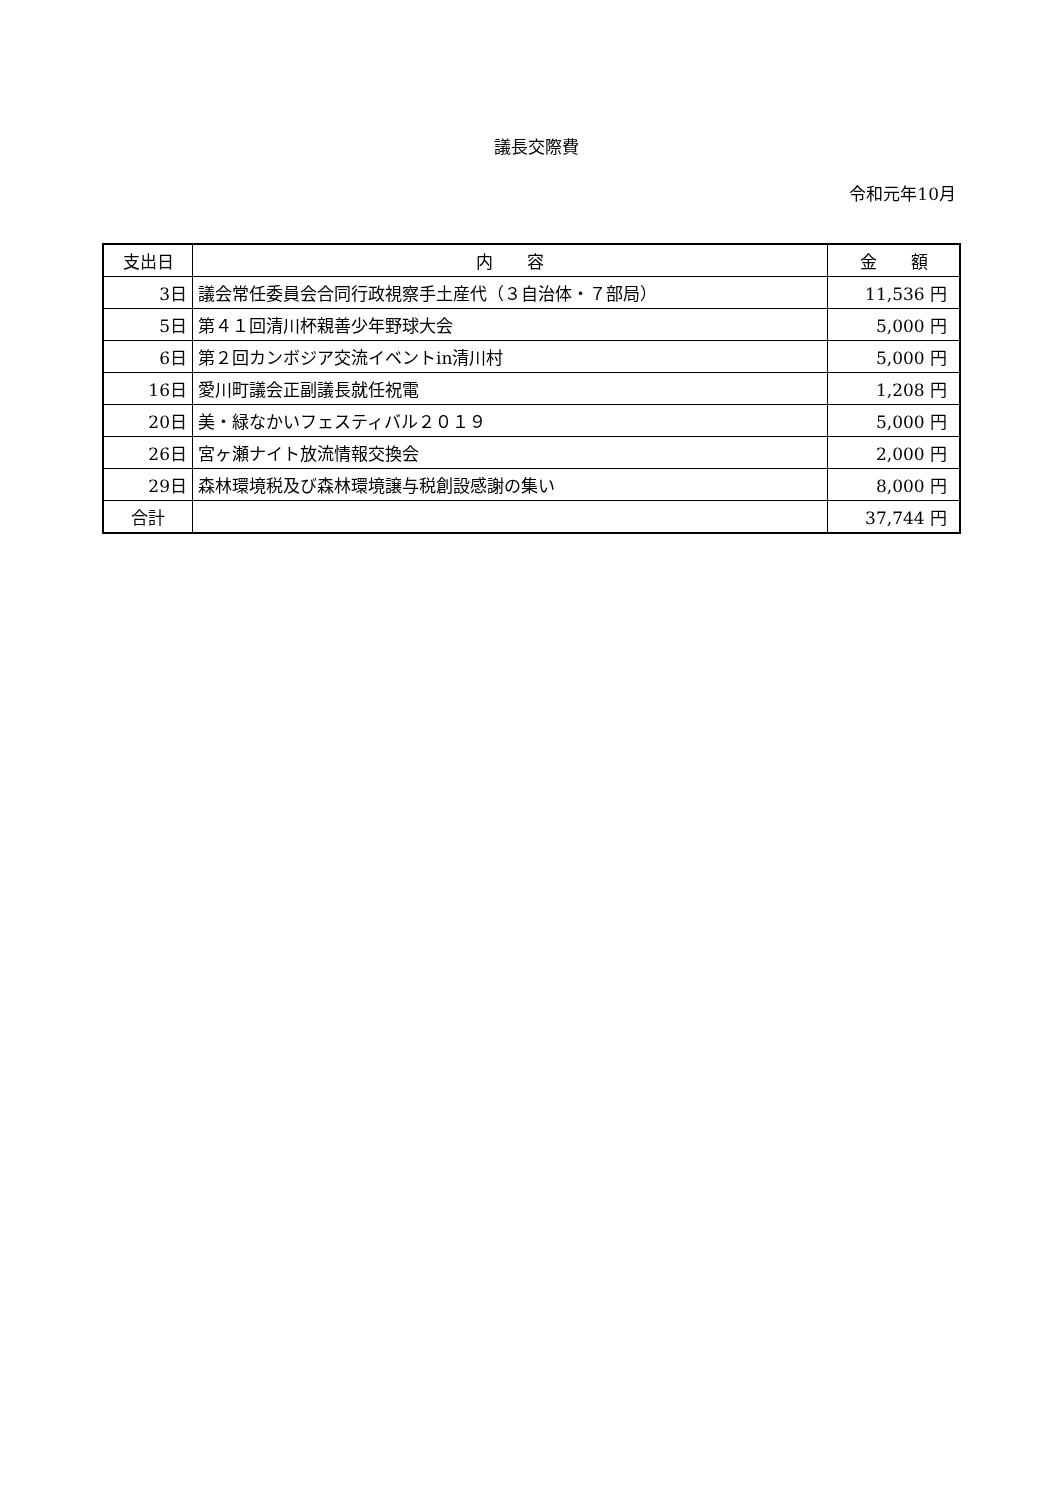議長交際費
令和元年10月
| 支出日 | 内 容 | 金 額 |
| --- | --- | --- |
| 3日 | 議会常任委員会合同行政視察手土産代（３自治体・７部局） | 11,536 円 |
| 5日 | 第４１回清川杯親善少年野球大会 | 5,000 円 |
| 6日 | 第２回カンボジア交流イベントin清川村 | 5,000 円 |
| 16日 | 愛川町議会正副議長就任祝電 | 1,208 円 |
| 20日 | 美・緑なかいフェスティバル２０１９ | 5,000 円 |
| 26日 | 宮ヶ瀬ナイト放流情報交換会 | 2,000 円 |
| 29日 | 森林環境税及び森林環境譲与税創設感謝の集い | 8,000 円 |
| 合計 | | 37,744 円 |